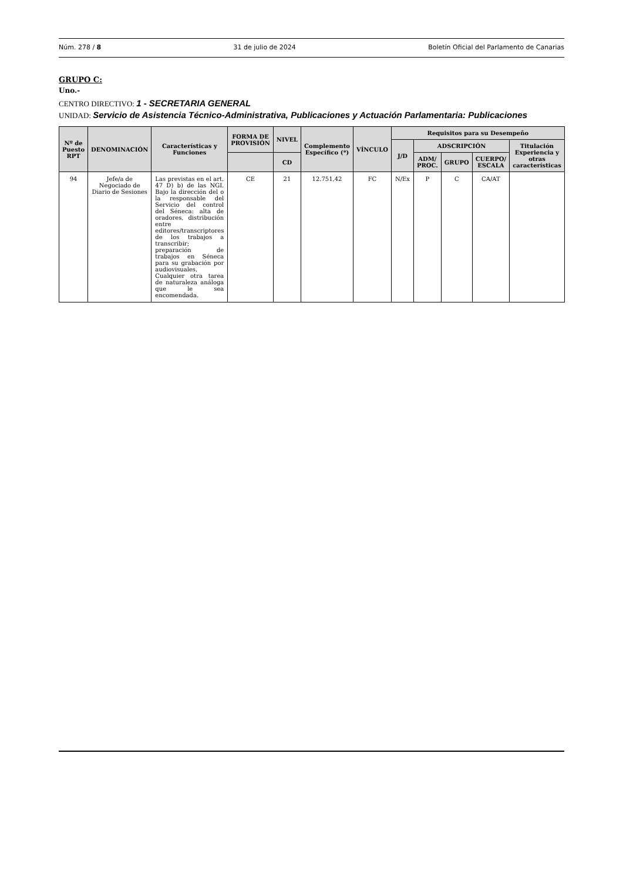Núm. 278 / 8 31 de julio de 2024 Boletín Oficial del Parlamento de Canarias
GRUPO C:
Uno.-
CENTRO DIRECTIVO: 1 - SECRETARIA GENERAL
UNIDAD: Servicio de Asistencia Técnico-Administrativa, Publicaciones y Actuación Parlamentaria: Publicaciones
| Nº de Puesto RPT | DENOMINACIÓN | Características y Funciones | FORMA DE PROVISIÓN | NIVEL | Complemento Específico (*) | VÍNCULO | Requisitos para su Desempeño | | | | |
| --- | --- | --- | --- | --- | --- | --- | --- | --- | --- | --- | --- |
| | | | | | | | J/D | ADSCRIPCIÓN | | | Titulación Experiencia y otras características |
| | | | | CD | | | | ADM/ PROC. | GRUPO | CUERPO/ ESCALA | |
| 94 | Jefe/a de Negociado de Diario de Sesiones | Las previstas en el art. 47 D) b) de las NGI. Bajo la dirección del o la responsable del Servicio del control del Séneca: alta de oradores, distribución entre editores/transcriptores de los trabajos a transcribir; preparación de trabajos en Séneca para su grabación por audiovisuales. Cualquier otra tarea de naturaleza análoga que le sea encomendada. | CE | 21 | 12.751,42 | FC | N/Ex | P | C | CA/AT | |